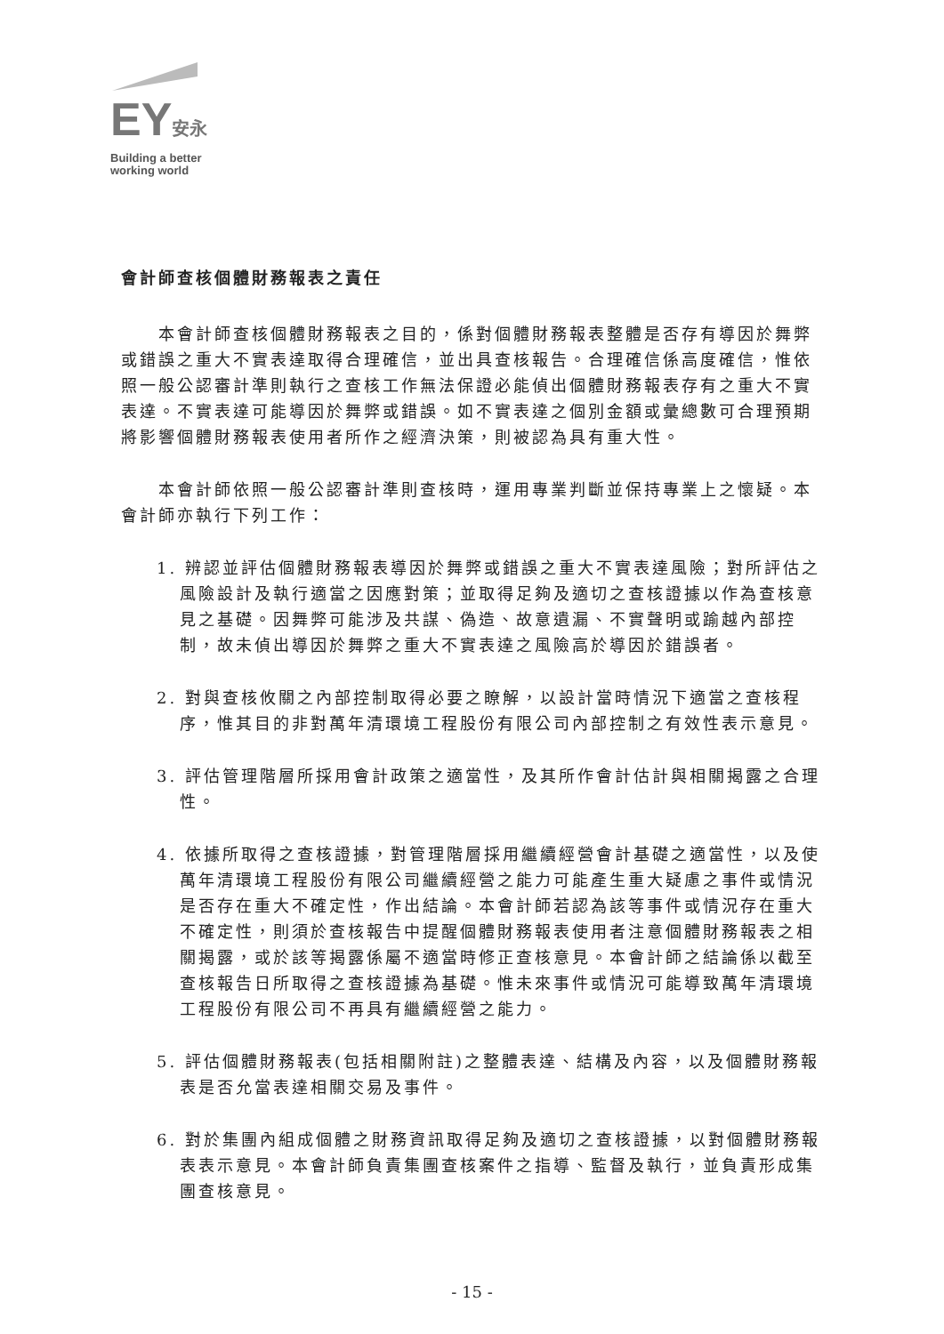EY安永
Building a better
working world
會計師查核個體財務報表之責任
本會計師查核個體財務報表之目的，係對個體財務報表整體是否存有導因於舞弊或錯誤之重大不實表達取得合理確信，並出具查核報告。合理確信係高度確信，惟依照一般公認審計準則執行之查核工作無法保證必能偵出個體財務報表存有之重大不實表達。不實表達可能導因於舞弊或錯誤。如不實表達之個別金額或彙總數可合理預期將影響個體財務報表使用者所作之經濟決策，則被認為具有重大性。
本會計師依照一般公認審計準則查核時，運用專業判斷並保持專業上之懷疑。本會計師亦執行下列工作：
1. 辨認並評估個體財務報表導因於舞弊或錯誤之重大不實表達風險；對所評估之風險設計及執行適當之因應對策；並取得足夠及適切之查核證據以作為查核意見之基礎。因舞弊可能涉及共謀、偽造、故意遺漏、不實聲明或踰越內部控制，故未偵出導因於舞弊之重大不實表達之風險高於導因於錯誤者。
2. 對與查核攸關之內部控制取得必要之瞭解，以設計當時情況下適當之查核程序，惟其目的非對萬年清環境工程股份有限公司內部控制之有效性表示意見。
3. 評估管理階層所採用會計政策之適當性，及其所作會計估計與相關揭露之合理性。
4. 依據所取得之查核證據，對管理階層採用繼續經營會計基礎之適當性，以及使萬年清環境工程股份有限公司繼續經營之能力可能產生重大疑慮之事件或情況是否存在重大不確定性，作出結論。本會計師若認為該等事件或情況存在重大不確定性，則須於查核報告中提醒個體財務報表使用者注意個體財務報表之相關揭露，或於該等揭露係屬不適當時修正查核意見。本會計師之結論係以截至查核報告日所取得之查核證據為基礎。惟未來事件或情況可能導致萬年清環境工程股份有限公司不再具有繼續經營之能力。
5. 評估個體財務報表(包括相關附註)之整體表達、結構及內容，以及個體財務報表是否允當表達相關交易及事件。
6. 對於集團內組成個體之財務資訊取得足夠及適切之查核證據，以對個體財務報表表示意見。本會計師負責集團查核案件之指導、監督及執行，並負責形成集團查核意見。
- 15 -